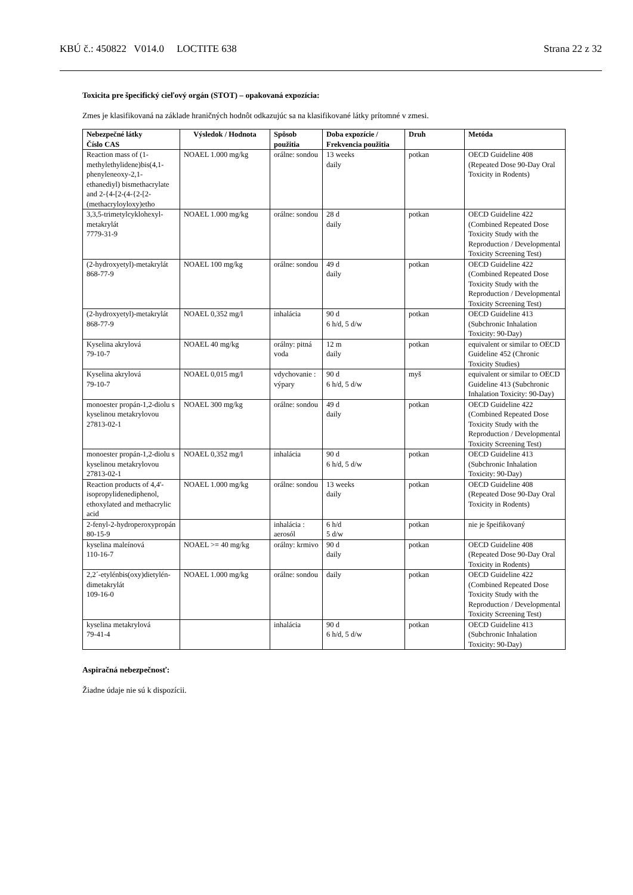KBÚ č.: 450822 V014.0 LOCTITE 638 Strana 22 z 32
Toxicita pre špecifický cieľový orgán (STOT) – opakovaná expozícia:
Zmes je klasifikovaná na základe hraničných hodnôt odkazujúc sa na klasifikované látky prítomné v zmesi.
| Nebezpečné látky Číslo CAS | Výsledok / Hodnota | Spôsob použitia | Doba expozície / Frekvencia použitia | Druh | Metóda |
| --- | --- | --- | --- | --- | --- |
| Reaction mass of (1-methylethylidene)bis(4,1-phenyleneoxy-2,1-ethanediyl) bismethacrylate and 2-{4-[2-(4-{2-[2-(methacryloyloxy)etho | NOAEL 1.000 mg/kg | orálne: sondou | 13 weeks daily | potkan | OECD Guideline 408 (Repeated Dose 90-Day Oral Toxicity in Rodents) |
| 3,3,5-trimetylcyklohexyl-metakrylát 7779-31-9 | NOAEL 1.000 mg/kg | orálne: sondou | 28 d daily | potkan | OECD Guideline 422 (Combined Repeated Dose Toxicity Study with the Reproduction / Developmental Toxicity Screening Test) |
| (2-hydroxyetyl)-metakrylát 868-77-9 | NOAEL 100 mg/kg | orálne: sondou | 49 d daily | potkan | OECD Guideline 422 (Combined Repeated Dose Toxicity Study with the Reproduction / Developmental Toxicity Screening Test) |
| (2-hydroxyetyl)-metakrylát 868-77-9 | NOAEL 0,352 mg/l | inhalácia | 90 d 6 h/d, 5 d/w | potkan | OECD Guideline 413 (Subchronic Inhalation Toxicity: 90-Day) |
| Kyselina akrylová 79-10-7 | NOAEL 40 mg/kg | orálny: pitná voda | 12 m daily | potkan | equivalent or similar to OECD Guideline 452 (Chronic Toxicity Studies) |
| Kyselina akrylová 79-10-7 | NOAEL 0,015 mg/l | vdychovanie : výpary | 90 d 6 h/d, 5 d/w | myš | equivalent or similar to OECD Guideline 413 (Subchronic Inhalation Toxicity: 90-Day) |
| monoester propán-1,2-diolu s kyselinou metakrylovou 27813-02-1 | NOAEL 300 mg/kg | orálne: sondou | 49 d daily | potkan | OECD Guideline 422 (Combined Repeated Dose Toxicity Study with the Reproduction / Developmental Toxicity Screening Test) |
| monoester propán-1,2-diolu s kyselinou metakrylovou 27813-02-1 | NOAEL 0,352 mg/l | inhalácia | 90 d 6 h/d, 5 d/w | potkan | OECD Guideline 413 (Subchronic Inhalation Toxicity: 90-Day) |
| Reaction products of 4,4'-isopropylidenediphenol, ethoxylated and methacrylic acid | NOAEL 1.000 mg/kg | orálne: sondou | 13 weeks daily | potkan | OECD Guideline 408 (Repeated Dose 90-Day Oral Toxicity in Rodents) |
| 2-fenyl-2-hydroperoxypropán 80-15-9 | | inhalácia : aerosól | 6 h/d 5 d/w | potkan | nie je špeifikovaný |
| kyselina maleínová 110-16-7 | NOAEL >= 40 mg/kg | orálny: krmivo | 90 d daily | potkan | OECD Guideline 408 (Repeated Dose 90-Day Oral Toxicity in Rodents) |
| 2,2´-etylénbis(oxy)dietylén-dimetakrylát 109-16-0 | NOAEL 1.000 mg/kg | orálne: sondou | daily | potkan | OECD Guideline 422 (Combined Repeated Dose Toxicity Study with the Reproduction / Developmental Toxicity Screening Test) |
| kyselina metakrylová 79-41-4 | | inhalácia | 90 d 6 h/d, 5 d/w | potkan | OECD Guideline 413 (Subchronic Inhalation Toxicity: 90-Day) |
Aspiračná nebezpečnosť:
Žiadne údaje nie sú k dispozícii.